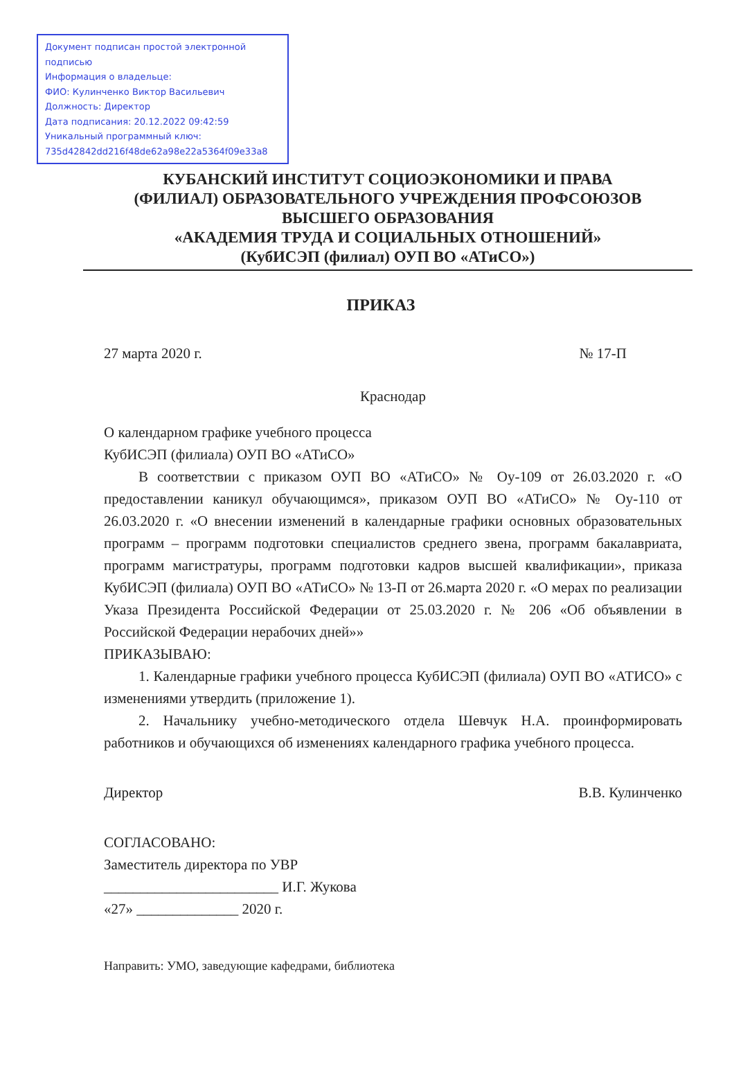Документ подписан простой электронной подписью
Информация о владельце:
ФИО: Кулинченко Виктор Васильевич
Должность: Директор
Дата подписания: 20.12.2022 09:42:59
Уникальный программный ключ:
735d42842dd216f48de62a98e22a5364f09e33a8
КУБАНСКИЙ ИНСТИТУТ СОЦИОЭКОНОМИКИ И ПРАВА
(ФИЛИАЛ) ОБРАЗОВАТЕЛЬНОГО УЧРЕЖДЕНИЯ ПРОФСОЮЗОВ
ВЫСШЕГО ОБРАЗОВАНИЯ
«АКАДЕМИЯ ТРУДА И СОЦИАЛЬНЫХ ОТНОШЕНИЙ»
(КубИСЭП (филиал) ОУП ВО «АТиСО»)
ПРИКАЗ
27 марта 2020 г. № 17-П
Краснодар
О календарном графике учебного процесса
КубИСЭП (филиала) ОУП ВО «АТиСО»
В соответствии с приказом ОУП ВО «АТиСО» № Оу-109 от 26.03.2020 г. «О предоставлении каникул обучающимся», приказом ОУП ВО «АТиСО» № Оу-110 от 26.03.2020 г. «О внесении изменений в календарные графики основных образовательных программ – программ подготовки специалистов среднего звена, программ бакалавриата, программ магистратуры, программ подготовки кадров высшей квалификации», приказа КубИСЭП (филиала) ОУП ВО «АТиСО» № 13-П от 26.марта 2020 г. «О мерах по реализации Указа Президента Российской Федерации от 25.03.2020 г. № 206 «Об объявлении в Российской Федерации нерабочих дней»»
ПРИКАЗЫВАЮ:
1. Календарные графики учебного процесса КубИСЭП (филиала) ОУП ВО «АТИСО» с изменениями утвердить (приложение 1).
2. Начальнику учебно-методического отдела Шевчук Н.А. проинформировать работников и обучающихся об изменениях календарного графика учебного процесса.
Директор В.В. Кулинченко
СОГЛАСОВАНО:
Заместитель директора по УВР
________________________ И.Г. Жукова
«27» ______________ 2020 г.
Направить: УМО, заведующие кафедрами, библиотека